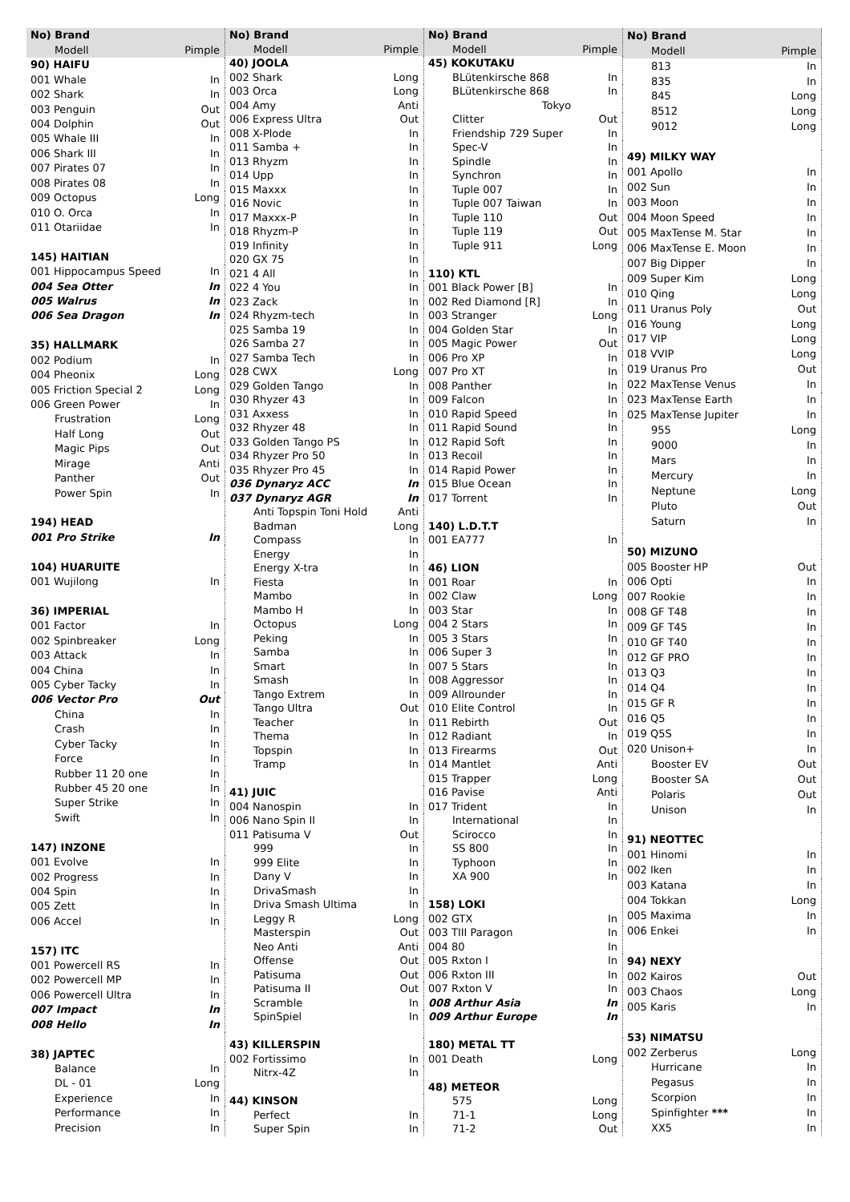| No) Brand | |
| --- | --- |
| Modell | Pimple |
| 90) HAIFU | |
| 001 Whale | In |
| 002 Shark | In |
| 003 Penguin | Out |
| 004 Dolphin | Out |
| 005 Whale III | In |
| 006 Shark III | In |
| 007 Pirates 07 | In |
| 008 Pirates 08 | In |
| 009 Octopus | Long |
| 010 O. Orca | In |
| 011 Otariidae | In |
| 145) HAITIAN | |
| 001 Hippocampus Speed | In |
| 004 Sea Otter | In |
| 005 Walrus | In |
| 006 Sea Dragon | In |
| 35) HALLMARK | |
| 002 Podium | In |
| 004 Pheonix | Long |
| 005 Friction Special 2 | Long |
| 006 Green Power | In |
| Frustration | Long |
| Half Long | Out |
| Magic Pips | Out |
| Mirage | Anti |
| Panther | Out |
| Power Spin | In |
| 194) HEAD | |
| 001 Pro Strike | In |
| 104) HUARUITE | |
| 001 Wujilong | In |
| 36) IMPERIAL | |
| 001 Factor | In |
| 002 Spinbreaker | Long |
| 003 Attack | In |
| 004 China | In |
| 005 Cyber Tacky | In |
| 006 Vector Pro | Out |
| China | In |
| Crash | In |
| Cyber Tacky | In |
| Force | In |
| Rubber 11 20 one | In |
| Rubber 45 20 one | In |
| Super Strike | In |
| Swift | In |
| 147) INZONE | |
| 001 Evolve | In |
| 002 Progress | In |
| 004 Spin | In |
| 005 Zett | In |
| 006 Accel | In |
| 157) ITC | |
| 001 Powercell RS | In |
| 002 Powercell MP | In |
| 006 Powercell Ultra | In |
| 007 Impact | In |
| 008 Hello | In |
| 38) JAPTEC | |
| Balance | In |
| DL - 01 | Long |
| Experience | In |
| Performance | In |
| Precision | In |
| No) Brand | |
| --- | --- |
| Modell | Pimple |
| 40) JOOLA | |
| 002 Shark | Long |
| 003 Orca | Long |
| 004 Amy | Anti |
| 006 Express Ultra | Out |
| 008 X-Plode | In |
| 011 Samba + | In |
| 013 Rhyzm | In |
| 014 Upp | In |
| 015 Maxxx | In |
| 016 Novic | In |
| 017 Maxxx-P | In |
| 018 Rhyzm-P | In |
| 019 Infinity | In |
| 020 GX 75 | In |
| 021 4 All | In |
| 022 4 You | In |
| 023 Zack | In |
| 024 Rhyzm-tech | In |
| 025 Samba 19 | In |
| 026 Samba 27 | In |
| 027 Samba Tech | In |
| 028 CWX | Long |
| 029 Golden Tango | In |
| 030 Rhyzer 43 | In |
| 031 Axxess | In |
| 032 Rhyzer 48 | In |
| 033 Golden Tango PS | In |
| 034 Rhyzer Pro 50 | In |
| 035 Rhyzer Pro 45 | In |
| 036 Dynaryz ACC | In |
| 037 Dynaryz AGR | In |
| Anti Topspin Toni Hold | Anti |
| Badman | Long |
| Compass | In |
| Energy | In |
| Energy X-tra | In |
| Fiesta | In |
| Mambo | In |
| Mambo H | In |
| Octopus | Long |
| Peking | In |
| Samba | In |
| Smart | In |
| Smash | In |
| Tango Extrem | In |
| Tango Ultra | Out |
| Teacher | In |
| Thema | In |
| Topspin | In |
| Tramp | In |
| 41) JUIC | |
| 004 Nanospin | In |
| 006 Nano Spin II | In |
| 011 Patisuma V | Out |
| 999 | In |
| 999 Elite | In |
| Dany V | In |
| DrivaSmash | In |
| Driva Smash Ultima | In |
| Leggy R | Long |
| Masterspin | Out |
| Neo Anti | Anti |
| Offense | Out |
| Patisuma | Out |
| Patisuma II | Out |
| Scramble | In |
| SpinSpiel | In |
| 43) KILLERSPIN | |
| 002 Fortissimo | In |
| Nitrx-4Z | In |
| 44) KINSON | |
| Perfect | In |
| Super Spin | In |
| No) Brand | |
| --- | --- |
| Modell | Pimple |
| 45) KOKUTAKU | |
| BLütenkirsche 868 | In |
| BLütenkirsche 868 | In |
| Tokyo | |
| Clitter | Out |
| Friendship 729 Super | In |
| Spec-V | In |
| Spindle | In |
| Synchron | In |
| Tuple 007 | In |
| Tuple 007 Taiwan | In |
| Tuple 110 | Out |
| Tuple 119 | Out |
| Tuple 911 | Long |
| 110) KTL | |
| 001 Black Power [B] | In |
| 002 Red Diamond [R] | In |
| 003 Stranger | Long |
| 004 Golden Star | In |
| 005 Magic Power | Out |
| 006 Pro XP | In |
| 007 Pro XT | In |
| 008 Panther | In |
| 009 Falcon | In |
| 010 Rapid Speed | In |
| 011 Rapid Sound | In |
| 012 Rapid Soft | In |
| 013 Recoil | In |
| 014 Rapid Power | In |
| 015 Blue Ocean | In |
| 017 Torrent | In |
| 140) L.D.T.T | |
| 001 EA777 | In |
| 46) LION | |
| 001 Roar | In |
| 002 Claw | Long |
| 003 Star | In |
| 004 2 Stars | In |
| 005 3 Stars | In |
| 006 Super 3 | In |
| 007 5 Stars | In |
| 008 Aggressor | In |
| 009 Allrounder | In |
| 010 Elite Control | In |
| 011 Rebirth | Out |
| 012 Radiant | In |
| 013 Firearms | Out |
| 014 Mantlet | Anti |
| 015 Trapper | Long |
| 016 Pavise | Anti |
| 017 Trident | In |
| International | In |
| Scirocco | In |
| SS 800 | In |
| Typhoon | In |
| XA 900 | In |
| 158) LOKI | |
| 002 GTX | In |
| 003 TIII Paragon | In |
| 004 80 | In |
| 005 Rxton I | In |
| 006 Rxton III | In |
| 007 Rxton V | In |
| 008 Arthur Asia | In |
| 009 Arthur Europe | In |
| 180) METAL TT | |
| 001 Death | Long |
| 48) METEOR | |
| 575 | Long |
| 71-1 | Long |
| 71-2 | Out |
| No) Brand | |
| --- | --- |
| Modell | Pimple |
| 813 | In |
| 835 | In |
| 845 | Long |
| 8512 | Long |
| 9012 | Long |
| 49) MILKY WAY | |
| 001 Apollo | In |
| 002 Sun | In |
| 003 Moon | In |
| 004 Moon Speed | In |
| 005 MaxTense M. Star | In |
| 006 MaxTense E. Moon | In |
| 007 Big Dipper | In |
| 009 Super Kim | Long |
| 010 Qing | Long |
| 011 Uranus Poly | Out |
| 016 Young | Long |
| 017 VIP | Long |
| 018 VVIP | Long |
| 019 Uranus Pro | Out |
| 022 MaxTense Venus | In |
| 023 MaxTense Earth | In |
| 025 MaxTense Jupiter | In |
| 955 | Long |
| 9000 | In |
| Mars | In |
| Mercury | In |
| Neptune | Long |
| Pluto | Out |
| Saturn | In |
| 50) MIZUNO | |
| 005 Booster HP | Out |
| 006 Opti | In |
| 007 Rookie | In |
| 008 GF T48 | In |
| 009 GF T45 | In |
| 010 GF T40 | In |
| 012 GF PRO | In |
| 013 Q3 | In |
| 014 Q4 | In |
| 015 GF R | In |
| 016 Q5 | In |
| 019 Q5S | In |
| 020 Unison+ | In |
| Booster EV | Out |
| Booster SA | Out |
| Polaris | Out |
| Unison | In |
| 91) NEOTTEC | |
| 001 Hinomi | In |
| 002 Iken | In |
| 003 Katana | In |
| 004 Tokkan | Long |
| 005 Maxima | In |
| 006 Enkei | In |
| 94) NEXY | |
| 002 Kairos | Out |
| 003 Chaos | Long |
| 005 Karis | In |
| 53) NIMATSU | |
| 002 Zerberus | Long |
| Hurricane | In |
| Pegasus | In |
| Scorpion | In |
| Spinfighter *** | In |
| XX5 | In |